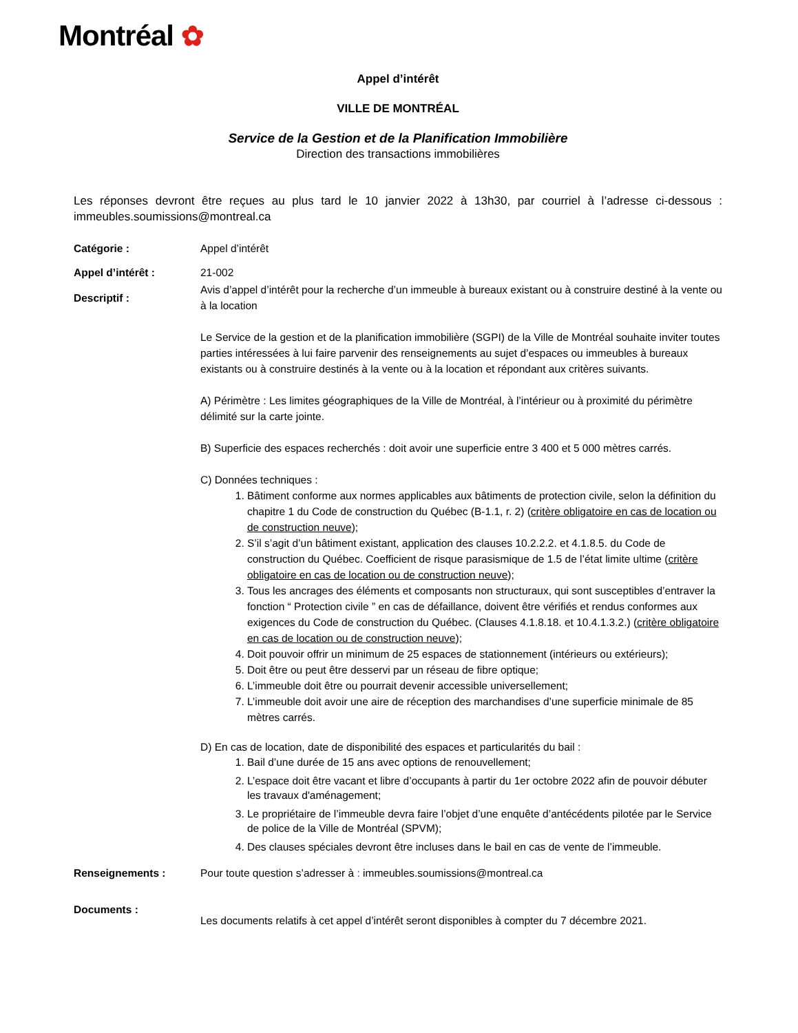Montréal ✿
Appel d’intérêt
VILLE DE MONTRÉAL
Service de la Gestion et de la Planification Immobilière
Direction des transactions immobilières
Les réponses devront être reçues au plus tard le 10 janvier 2022 à 13h30, par courriel à l’adresse ci-dessous : immeubles.soumissions@montreal.ca
Catégorie : Appel d’intérêt
Appel d’intérêt : 21-002
Descriptif :
Avis d’appel d’intérêt pour la recherche d’un immeuble à bureaux existant ou à construire destiné à la vente ou à la location
Le Service de la gestion et de la planification immobilière (SGPI) de la Ville de Montréal souhaite inviter toutes parties intéressées à lui faire parvenir des renseignements au sujet d’espaces ou immeubles à bureaux existants ou à construire destinés à la vente ou à la location et répondant aux critères suivants.
A) Périmètre : Les limites géographiques de la Ville de Montréal, à l’intérieur ou à proximité du périmètre délimité sur la carte jointe.
B) Superficie des espaces recherchés : doit avoir une superficie entre 3 400 et 5 000 mètres carrés.
C) Données techniques :
1. Bâtiment conforme aux normes applicables aux bâtiments de protection civile, selon la définition du chapitre 1 du Code de construction du Québec (B-1.1, r. 2) (critère obligatoire en cas de location ou de construction neuve);
2. S’il s’agit d’un bâtiment existant, application des clauses 10.2.2.2. et 4.1.8.5. du Code de construction du Québec. Coefficient de risque parasismique de 1.5 de l’état limite ultime (critère obligatoire en cas de location ou de construction neuve);
3. Tous les ancrages des éléments et composants non structuraux, qui sont susceptibles d’entraver la fonction “ Protection civile ” en cas de défaillance, doivent être vérifiés et rendus conformes aux exigences du Code de construction du Québec. (Clauses 4.1.8.18. et 10.4.1.3.2.) (critère obligatoire en cas de location ou de construction neuve);
4. Doit pouvoir offrir un minimum de 25 espaces de stationnement (intérieurs ou extérieurs);
5. Doit être ou peut être desservi par un réseau de fibre optique;
6. L’immeuble doit être ou pourrait devenir accessible universellement;
7. L’immeuble doit avoir une aire de réception des marchandises d’une superficie minimale de 85 mètres carrés.
D) En cas de location, date de disponibilité des espaces et particularités du bail :
1. Bail d’une durée de 15 ans avec options de renouvellement;
2. L’espace doit être vacant et libre d’occupants à partir du 1er octobre 2022 afin de pouvoir débuter les travaux d'aménagement;
3. Le propriétaire de l’immeuble devra faire l’objet d’une enquête d’antécédents pilotée par le Service de police de la Ville de Montréal (SPVM);
4. Des clauses spéciales devront être incluses dans le bail en cas de vente de l’immeuble.
Renseignements : Pour toute question s’adresser à : immeubles.soumissions@montreal.ca
Documents :
Les documents relatifs à cet appel d’intérêt seront disponibles à compter du 7 décembre 2021.